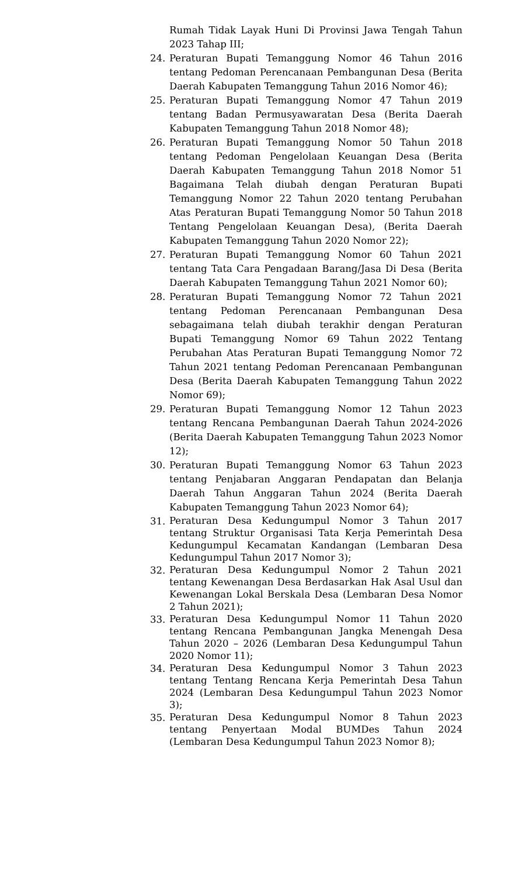Rumah Tidak Layak Huni Di Provinsi Jawa Tengah Tahun 2023 Tahap III;
24. Peraturan Bupati Temanggung Nomor 46 Tahun 2016 tentang Pedoman Perencanaan Pembangunan Desa (Berita Daerah Kabupaten Temanggung Tahun 2016 Nomor 46);
25. Peraturan Bupati Temanggung Nomor 47 Tahun 2019 tentang Badan Permusyawaratan Desa (Berita Daerah Kabupaten Temanggung Tahun 2018 Nomor 48);
26. Peraturan Bupati Temanggung Nomor 50 Tahun 2018 tentang Pedoman Pengelolaan Keuangan Desa (Berita Daerah Kabupaten Temanggung Tahun 2018 Nomor 51 Bagaimana Telah diubah dengan Peraturan Bupati Temanggung Nomor 22 Tahun 2020 tentang Perubahan Atas Peraturan Bupati Temanggung Nomor 50 Tahun 2018 Tentang Pengelolaan Keuangan Desa), (Berita Daerah Kabupaten Temanggung Tahun 2020 Nomor 22);
27. Peraturan Bupati Temanggung Nomor 60 Tahun 2021 tentang Tata Cara Pengadaan Barang/Jasa Di Desa (Berita Daerah Kabupaten Temanggung Tahun 2021 Nomor 60);
28. Peraturan Bupati Temanggung Nomor 72 Tahun 2021 tentang Pedoman Perencanaan Pembangunan Desa sebagaimana telah diubah terakhir dengan Peraturan Bupati Temanggung Nomor 69 Tahun 2022 Tentang Perubahan Atas Peraturan Bupati Temanggung Nomor 72 Tahun 2021 tentang Pedoman Perencanaan Pembangunan Desa (Berita Daerah Kabupaten Temanggung Tahun 2022 Nomor 69);
29. Peraturan Bupati Temanggung Nomor 12 Tahun 2023 tentang Rencana Pembangunan Daerah Tahun 2024-2026 (Berita Daerah Kabupaten Temanggung Tahun 2023 Nomor 12);
30. Peraturan Bupati Temanggung Nomor 63 Tahun 2023 tentang Penjabaran Anggaran Pendapatan dan Belanja Daerah Tahun Anggaran Tahun 2024 (Berita Daerah Kabupaten Temanggung Tahun 2023 Nomor 64);
31.
Peraturan Desa Kedungumpul Nomor 3 Tahun 2017 tentang Struktur Organisasi Tata Kerja Pemerintah Desa Kedungumpul Kecamatan Kandangan (Lembaran Desa Kedungumpul Tahun 2017 Nomor 3);
32.
Peraturan Desa Kedungumpul Nomor 2 Tahun 2021 tentang Kewenangan Desa Berdasarkan Hak Asal Usul dan Kewenangan Lokal Berskala Desa (Lembaran Desa Nomor 2 Tahun 2021);
33.
Peraturan Desa Kedungumpul Nomor 11 Tahun 2020 tentang Rencana Pembangunan Jangka Menengah Desa Tahun 2020 – 2026 (Lembaran Desa Kedungumpul Tahun 2020 Nomor 11);
34.
Peraturan Desa Kedungumpul Nomor 3 Tahun 2023 tentang Tentang Rencana Kerja Pemerintah Desa Tahun 2024 (Lembaran Desa Kedungumpul Tahun 2023 Nomor 3);
35.
Peraturan Desa Kedungumpul Nomor 8 Tahun 2023 tentang Penyertaan Modal BUMDes Tahun 2024 (Lembaran Desa Kedungumpul Tahun 2023 Nomor 8);